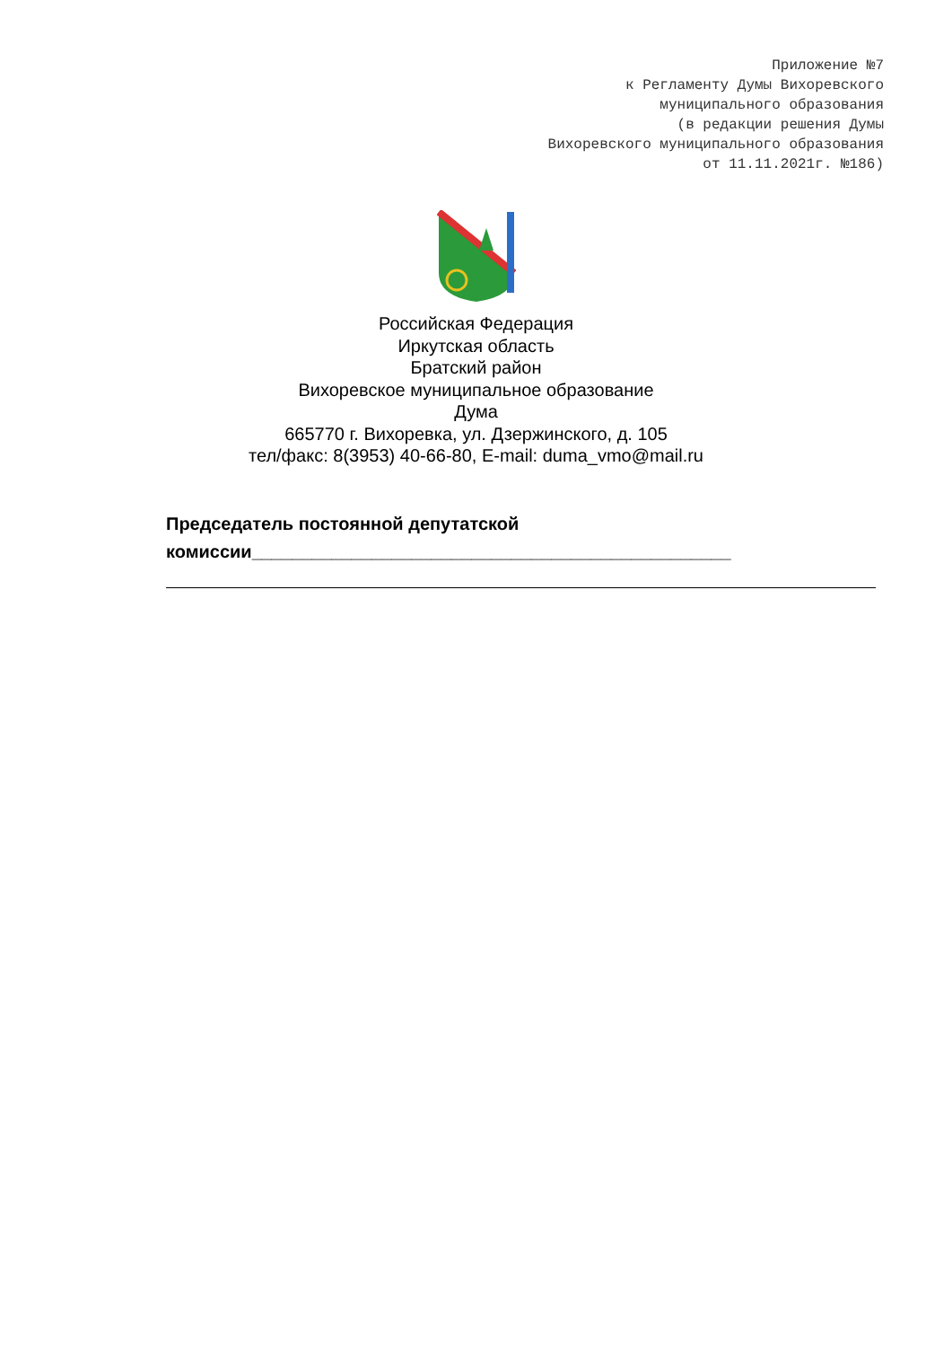Приложение №7
к Регламенту Думы Вихоревского
муниципального образования
(в редакции решения Думы
Вихоревского муниципального образования
от 11.11.2021г. №186)
Российская Федерация
Иркутская область
Братский район
Вихоревское муниципальное образование
Дума
665770 г. Вихоревка, ул. Дзержинского, д. 105
тел/факс: 8(3953) 40-66-80, E-mail: duma_vmo@mail.ru
Председатель постоянной депутатской
комиссии________________________________________________